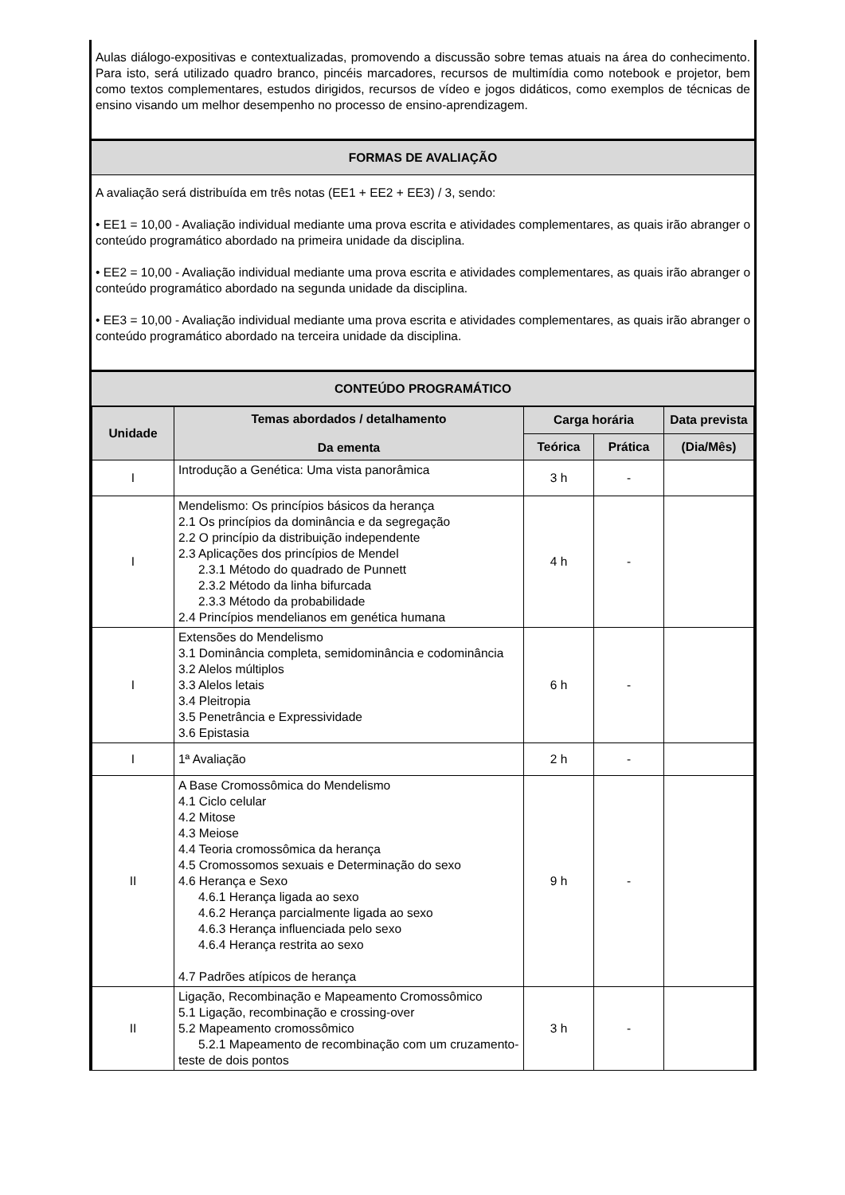Aulas diálogo-expositivas e contextualizadas, promovendo a discussão sobre temas atuais na área do conhecimento. Para isto, será utilizado quadro branco, pincéis marcadores, recursos de multimídia como notebook e projetor, bem como textos complementares, estudos dirigidos, recursos de vídeo e jogos didáticos, como exemplos de técnicas de ensino visando um melhor desempenho no processo de ensino-aprendizagem.
FORMAS DE AVALIAÇÃO
A avaliação será distribuída em três notas (EE1 + EE2 + EE3) / 3, sendo:
• EE1 = 10,00 - Avaliação individual mediante uma prova escrita e atividades complementares, as quais irão abranger o conteúdo programático abordado na primeira unidade da disciplina.
• EE2 = 10,00 - Avaliação individual mediante uma prova escrita e atividades complementares, as quais irão abranger o conteúdo programático abordado na segunda unidade da disciplina.
• EE3 = 10,00 - Avaliação individual mediante uma prova escrita e atividades complementares, as quais irão abranger o conteúdo programático abordado na terceira unidade da disciplina.
CONTEÚDO PROGRAMÁTICO
| Unidade | Temas abordados / detalhamento Da ementa | Carga horária | | Data prevista |
| --- | --- | --- | --- | --- |
| | | Teórica | Prática | (Dia/Mês) |
| I | Introdução a Genética: Uma vista panorâmica | 3 h | - | |
| I | Mendelismo: Os princípios básicos da herança 2.1 Os princípios da dominância e da segregação 2.2 O princípio da distribuição independente 2.3 Aplicações dos princípios de Mendel 2.3.1 Método do quadrado de Punnett 2.3.2 Método da linha bifurcada 2.3.3 Método da probabilidade 2.4 Princípios mendelianos em genética humana | 4 h | - | |
| I | Extensões do Mendelismo 3.1 Dominância completa, semidominância e codominância 3.2 Alelos múltiplos 3.3 Alelos letais 3.4 Pleitropia 3.5 Penetrância e Expressividade 3.6 Epistasia | 6 h | - | |
| I | 1ª Avaliação | 2 h | - | |
| II | A Base Cromossômica do Mendelismo 4.1 Ciclo celular 4.2 Mitose 4.3 Meiose 4.4 Teoria cromossômica da herança 4.5 Cromossomos sexuais e Determinação do sexo 4.6 Herança e Sexo 4.6.1 Herança ligada ao sexo 4.6.2 Herança parcialmente ligada ao sexo 4.6.3 Herança influenciada pelo sexo 4.6.4 Herança restrita ao sexo 4.7 Padrões atípicos de herança | 9 h | - | |
| II | Ligação, Recombinação e Mapeamento Cromossômico 5.1 Ligação, recombinação e crossing-over 5.2 Mapeamento cromossômico 5.2.1 Mapeamento de recombinação com um cruzamento-teste de dois pontos | 3 h | - | |